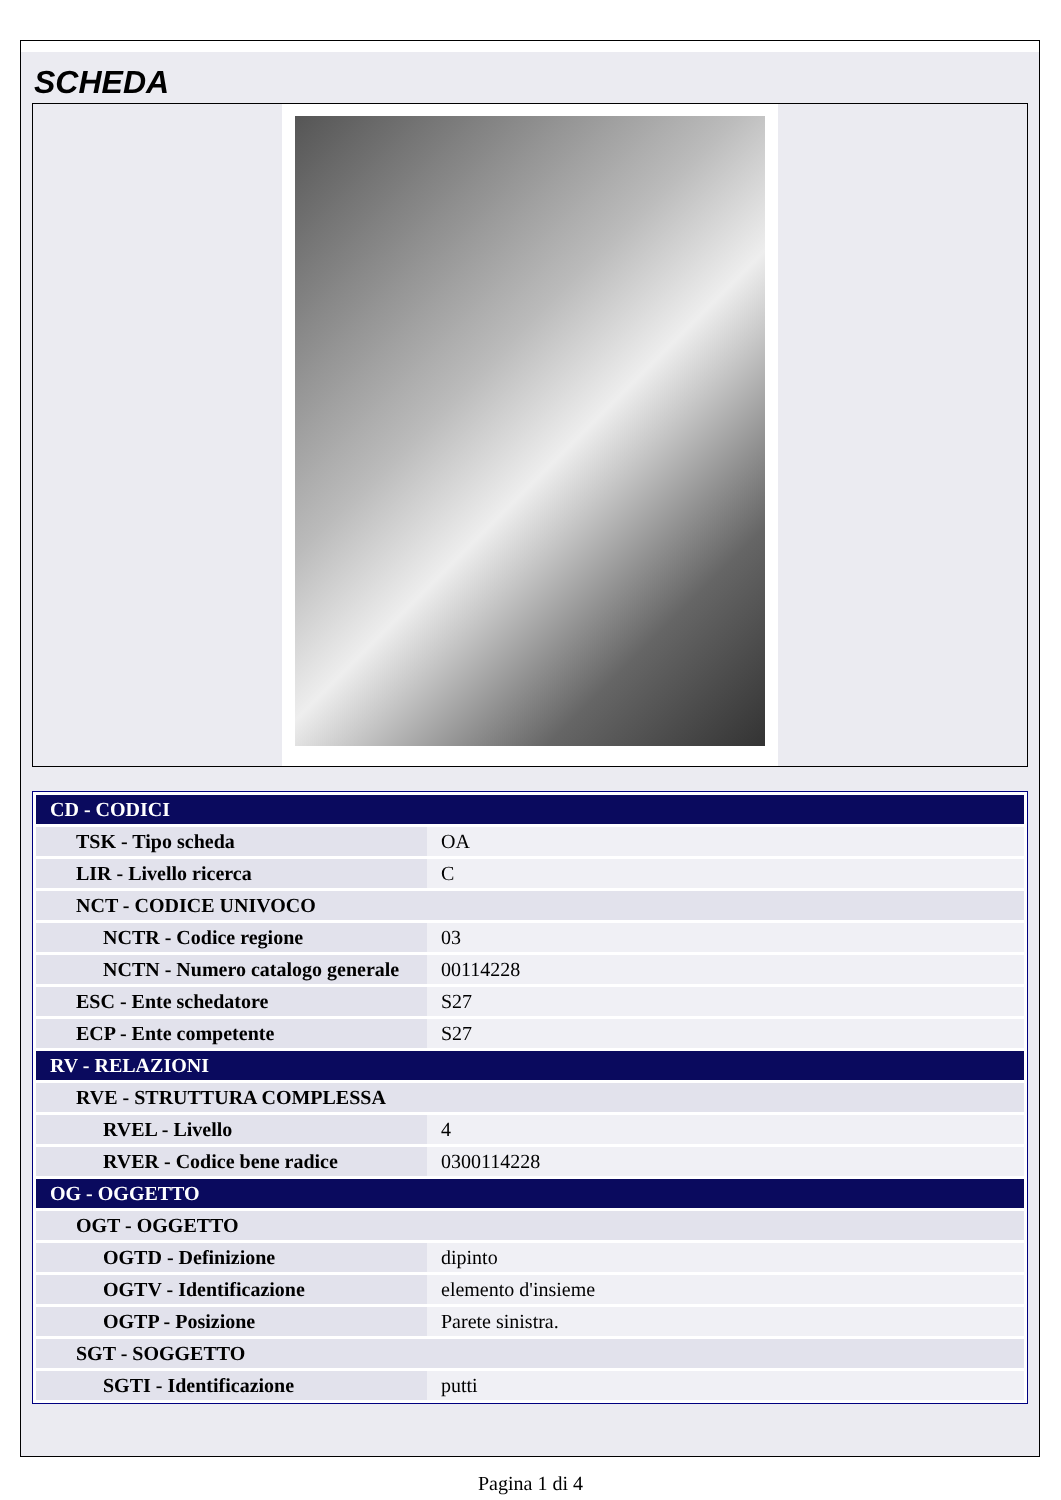SCHEDA
| CD - CODICI | |
| TSK - Tipo scheda | OA |
| LIR - Livello ricerca | C |
| NCT - CODICE UNIVOCO | |
| NCTR - Codice regione | 03 |
| NCTN - Numero catalogo generale | 00114228 |
| ESC - Ente schedatore | S27 |
| ECP - Ente competente | S27 |
| RV - RELAZIONI | |
| RVE - STRUTTURA COMPLESSA | |
| RVEL - Livello | 4 |
| RVER - Codice bene radice | 0300114228 |
| OG - OGGETTO | |
| OGT - OGGETTO | |
| OGTD - Definizione | dipinto |
| OGTV - Identificazione | elemento d'insieme |
| OGTP - Posizione | Parete sinistra. |
| SGT - SOGGETTO | |
| SGTI - Identificazione | putti |
Pagina 1 di 4